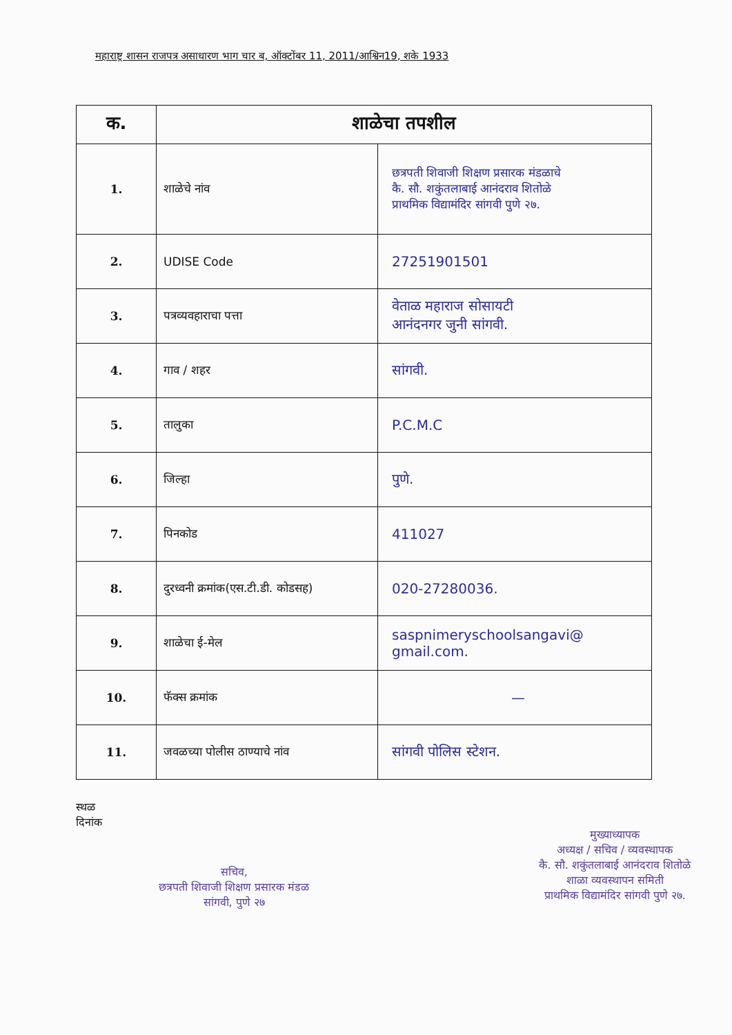महाराष्ट्र शासन राजपत्र असाधारण भाग चार ब, ऑक्टोंबर 11, 2011/आश्विन19, शके 1933
| क. | शाळेचा तपशील | |
| --- | --- | --- |
| 1. | शाळेचे नांव | छत्रपती शिवाजी शिक्षण प्रसारक मंडळाचे कै. सौ. शकुंतलाबाई आनंदराव शितोळे प्राथमिक विद्यामंदिर सांगवी पुणे २७. |
| 2. | UDISE Code | 27251901501 |
| 3. | पत्रव्यवहाराचा पत्ता | वेताळ महाराज सोसायटी आनंदनगर जुनी सांगवी. |
| 4. | गाव / शहर | सांगवी. |
| 5. | तालुका | P.C.M.C |
| 6. | जिल्हा | पुणे. |
| 7. | पिनकोड | 411027 |
| 8. | दुरध्वनी क्रमांक(एस.टी.डी. कोडसह) | 020-27280036. |
| 9. | शाळेचा ई-मेल | saspnimeryschoolsangavi@ gmail.com. |
| 10. | फॅक्स क्रमांक | — |
| 11. | जवळच्या पोलीस ठाण्याचे नांव | सांगवी पोलिस स्टेशन. |
स्थळ
दिनांक
सचिव,
छत्रपती शिवाजी शिक्षण प्रसारक मंडळ
सांगवी, पुणे २७
मुख्याध्यापक
अध्यक्ष / सचिव / व्यवस्थापक
कै. सौ. शकुंतलाबाई आनंदराव शितोळे
शाळा व्यवस्थापन समिती
प्राथमिक विद्यामंदिर सांगवी पुणे २७.